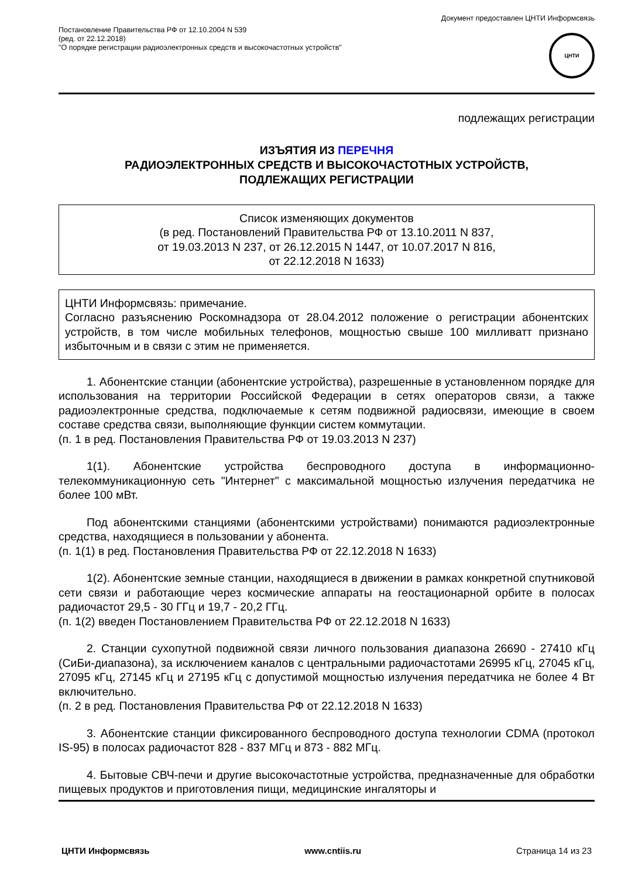Постановление Правительства РФ от 12.10.2004 N 539
(ред. от 22.12.2018)
"О порядке регистрации радиоэлектронных средств и высокочастотных устройств"
Документ предоставлен ЦНТИ Информсвязь
ЦНТИ
подлежащих регистрации
ИЗЪЯТИЯ ИЗ ПЕРЕЧНЯ
РАДИОЭЛЕКТРОННЫХ СРЕДСТВ И ВЫСОКОЧАСТОТНЫХ УСТРОЙСТВ,
ПОДЛЕЖАЩИХ РЕГИСТРАЦИИ
Список изменяющих документов
(в ред. Постановлений Правительства РФ от 13.10.2011 N 837,
от 19.03.2013 N 237, от 26.12.2015 N 1447, от 10.07.2017 N 816,
от 22.12.2018 N 1633)
ЦНТИ Информсвязь: примечание.
Согласно разъяснению Роскомнадзора от 28.04.2012 положение о регистрации абонентских устройств, в том числе мобильных телефонов, мощностью свыше 100 милливатт признано избыточным и в связи с этим не применяется.
1. Абонентские станции (абонентские устройства), разрешенные в установленном порядке для использования на территории Российской Федерации в сетях операторов связи, а также радиоэлектронные средства, подключаемые к сетям подвижной радиосвязи, имеющие в своем составе средства связи, выполняющие функции систем коммутации.
(п. 1 в ред. Постановления Правительства РФ от 19.03.2013 N 237)
1(1). Абонентские устройства беспроводного доступа в информационно-телекоммуникационную сеть "Интернет" с максимальной мощностью излучения передатчика не более 100 мВт.
Под абонентскими станциями (абонентскими устройствами) понимаются радиоэлектронные средства, находящиеся в пользовании у абонента.
(п. 1(1) в ред. Постановления Правительства РФ от 22.12.2018 N 1633)
1(2). Абонентские земные станции, находящиеся в движении в рамках конкретной спутниковой сети связи и работающие через космические аппараты на геостационарной орбите в полосах радиочастот 29,5 - 30 ГГц и 19,7 - 20,2 ГГц.
(п. 1(2) введен Постановлением Правительства РФ от 22.12.2018 N 1633)
2. Станции сухопутной подвижной связи личного пользования диапазона 26690 - 27410 кГц (СиБи-диапазона), за исключением каналов с центральными радиочастотами 26995 кГц, 27045 кГц, 27095 кГц, 27145 кГц и 27195 кГц с допустимой мощностью излучения передатчика не более 4 Вт включительно.
(п. 2 в ред. Постановления Правительства РФ от 22.12.2018 N 1633)
3. Абонентские станции фиксированного беспроводного доступа технологии CDMA (протокол IS-95) в полосах радиочастот 828 - 837 МГц и 873 - 882 МГц.
4. Бытовые СВЧ-печи и другие высокочастотные устройства, предназначенные для обработки пищевых продуктов и приготовления пищи, медицинские ингаляторы и
ЦНТИ Информсвязь www.cntiis.ru Страница 14 из 23